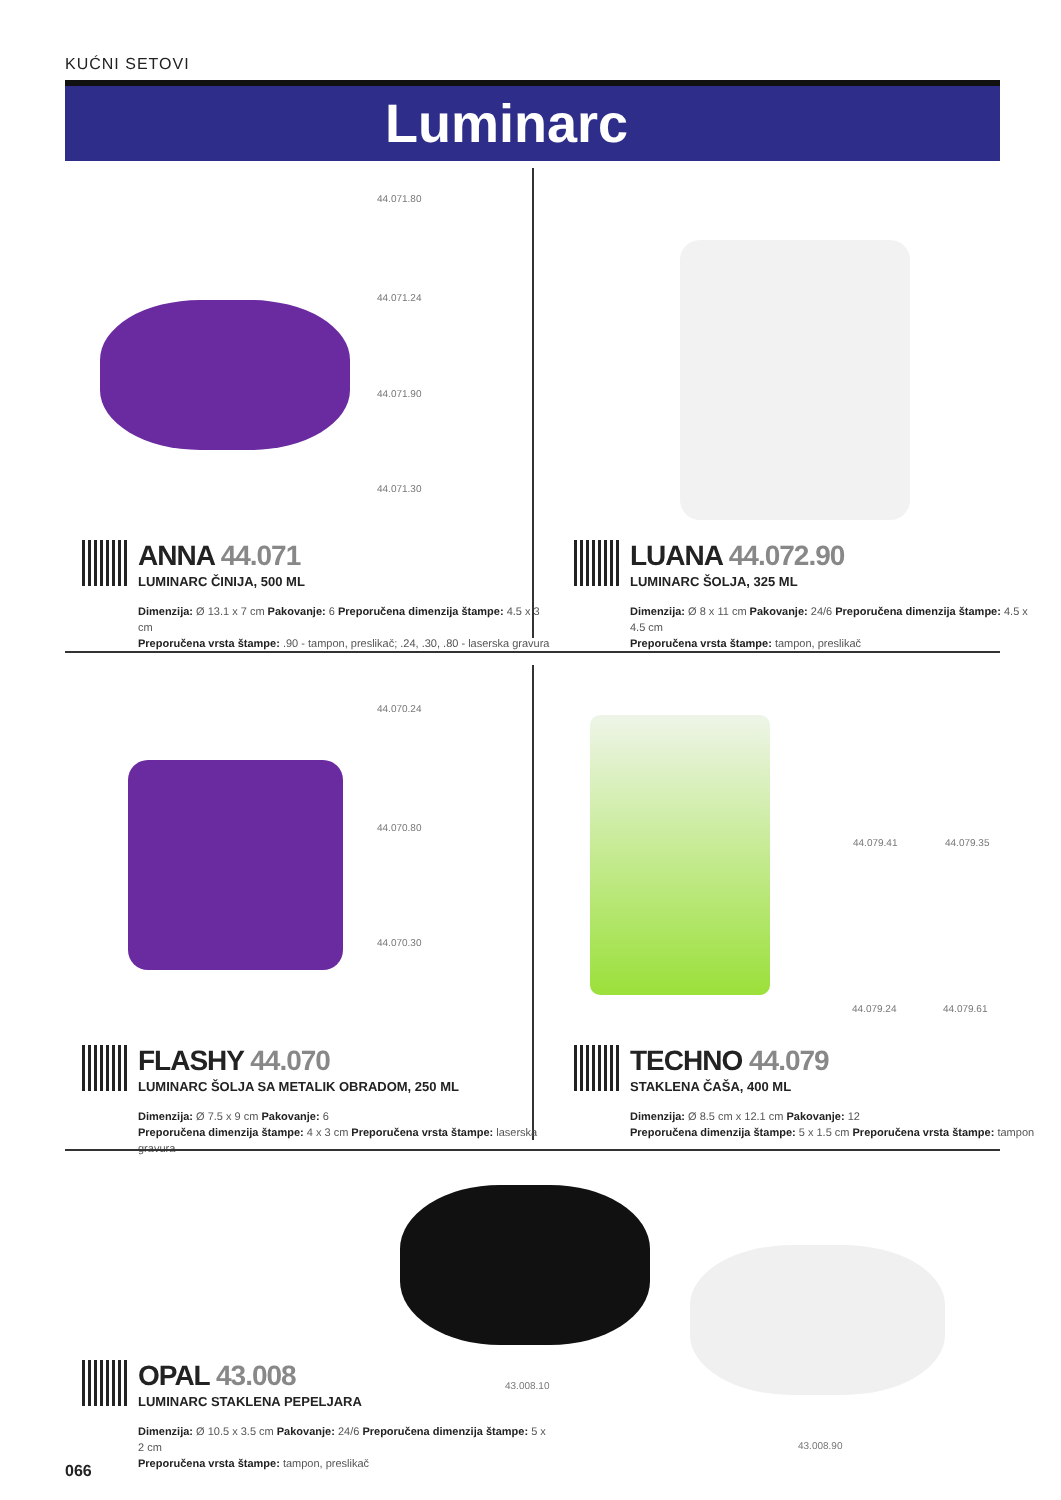KUĆNI SETOVI
Luminarc
44.071.80
44.071.24
44.071.90
44.071.30
ANNA 44.071
LUMINARC ČINIJA, 500 ML
Dimenzija: Ø 13.1 x 7 cm Pakovanje: 6 Preporučena dimenzija štampe: 4.5 x 3 cm
Preporučena vrsta štampe: .90 - tampon, preslikač; .24, .30, .80 - laserska gravura
LUANA 44.072.90
LUMINARC ŠOLJA, 325 ML
Dimenzija: Ø 8 x 11 cm Pakovanje: 24/6 Preporučena dimenzija štampe: 4.5 x 4.5 cm
Preporučena vrsta štampe: tampon, preslikač
44.070.24
44.070.80
44.070.30
44.079.41 44.079.35
44.079.24 44.079.61
FLASHY 44.070
LUMINARC ŠOLJA SA METALIK OBRADOM, 250 ML
Dimenzija: Ø 7.5 x 9 cm Pakovanje: 6
Preporučena dimenzija štampe: 4 x 3 cm Preporučena vrsta štampe: laserska gravura
TECHNO 44.079
STAKLENA ČAŠA, 400 ML
Dimenzija: Ø 8.5 cm x 12.1 cm Pakovanje: 12
Preporučena dimenzija štampe: 5 x 1.5 cm Preporučena vrsta štampe: tampon
43.008.10
43.008.90
OPAL 43.008
LUMINARC STAKLENA PEPELJARA
Dimenzija: Ø 10.5 x 3.5 cm Pakovanje: 24/6 Preporučena dimenzija štampe: 5 x 2 cm
Preporučena vrsta štampe: tampon, preslikač
066